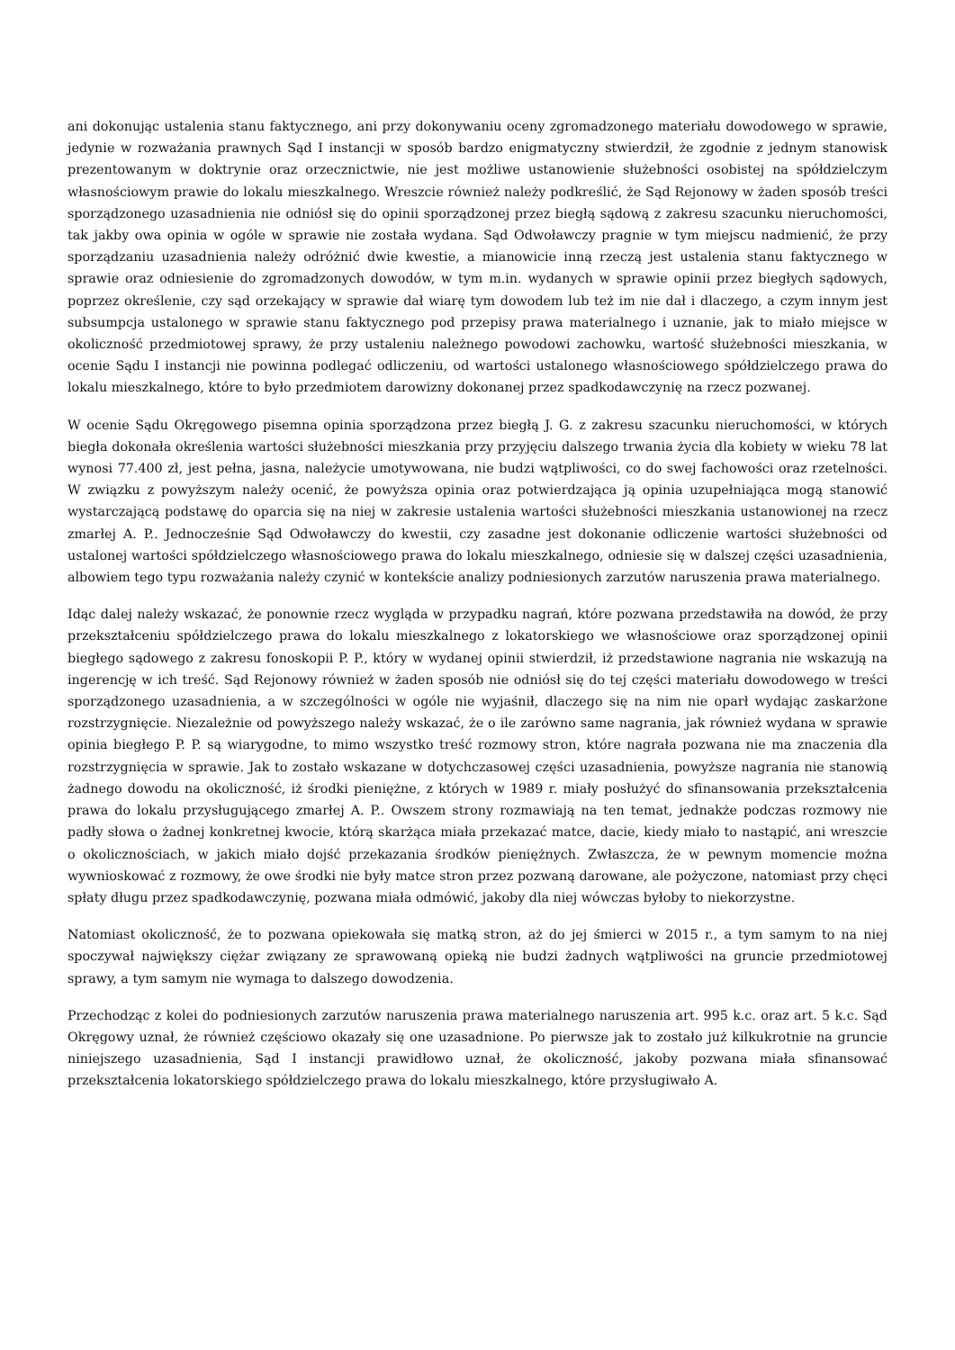ani dokonując ustalenia stanu faktycznego, ani przy dokonywaniu oceny zgromadzonego materiału dowodowego w sprawie, jedynie w rozważania prawnych Sąd I instancji w sposób bardzo enigmatyczny stwierdził, że zgodnie z jednym stanowisk prezentowanym w doktrynie oraz orzecznictwie, nie jest możliwe ustanowienie służebności osobistej na spółdzielczym własnościowym prawie do lokalu mieszkalnego. Wreszcie również należy podkreślić, że Sąd Rejonowy w żaden sposób treści sporządzonego uzasadnienia nie odniósł się do opinii sporządzonej przez biegłą sądową z zakresu szacunku nieruchomości, tak jakby owa opinia w ogóle w sprawie nie została wydana. Sąd Odwoławczy pragnie w tym miejscu nadmienić, że przy sporządzaniu uzasadnienia należy odróżnić dwie kwestie, a mianowicie inną rzeczą jest ustalenia stanu faktycznego w sprawie oraz odniesienie do zgromadzonych dowodów, w tym m.in. wydanych w sprawie opinii przez biegłych sądowych, poprzez określenie, czy sąd orzekający w sprawie dał wiarę tym dowodem lub też im nie dał i dlaczego, a czym innym jest subsumpcja ustalonego w sprawie stanu faktycznego pod przepisy prawa materialnego i uznanie, jak to miało miejsce w okoliczność przedmiotowej sprawy, że przy ustaleniu należnego powodowi zachowku, wartość służebności mieszkania, w ocenie Sądu I instancji nie powinna podlegać odliczeniu, od wartości ustalonego własnościowego spółdzielczego prawa do lokalu mieszkalnego, które to było przedmiotem darowizny dokonanej przez spadkodawczynię na rzecz pozwanej.
W ocenie Sądu Okręgowego pisemna opinia sporządzona przez biegłą J. G. z zakresu szacunku nieruchomości, w których biegła dokonała określenia wartości służebności mieszkania przy przyjęciu dalszego trwania życia dla kobiety w wieku 78 lat wynosi 77.400 zł, jest pełna, jasna, należycie umotywowana, nie budzi wątpliwości, co do swej fachowości oraz rzetelności. W związku z powyższym należy ocenić, że powyższa opinia oraz potwierdzająca ją opinia uzupełniająca mogą stanowić wystarczającą podstawę do oparcia się na niej w zakresie ustalenia wartości służebności mieszkania ustanowionej na rzecz zmarłej A. P.. Jednocześnie Sąd Odwoławczy do kwestii, czy zasadne jest dokonanie odliczenie wartości służebności od ustalonej wartości spółdzielczego własnościowego prawa do lokalu mieszkalnego, odniesie się w dalszej części uzasadnienia, albowiem tego typu rozważania należy czynić w kontekście analizy podniesionych zarzutów naruszenia prawa materialnego.
Idąc dalej należy wskazać, że ponownie rzecz wygląda w przypadku nagrań, które pozwana przedstawiła na dowód, że przy przekształceniu spółdzielczego prawa do lokalu mieszkalnego z lokatorskiego we własnościowe oraz sporządzonej opinii biegłego sądowego z zakresu fonoskopii P. P., który w wydanej opinii stwierdził, iż przedstawione nagrania nie wskazują na ingerencję w ich treść. Sąd Rejonowy również w żaden sposób nie odniósł się do tej części materiału dowodowego w treści sporządzonego uzasadnienia, a w szczególności w ogóle nie wyjaśnił, dlaczego się na nim nie oparł wydając zaskarżone rozstrzygnięcie. Niezależnie od powyższego należy wskazać, że o ile zarówno same nagrania, jak również wydana w sprawie opinia biegłego P. P. są wiarygodne, to mimo wszystko treść rozmowy stron, które nagrała pozwana nie ma znaczenia dla rozstrzygnięcia w sprawie. Jak to zostało wskazane w dotychczasowej części uzasadnienia, powyższe nagrania nie stanowią żadnego dowodu na okoliczność, iż środki pieniężne, z których w 1989 r. miały posłużyć do sfinansowania przekształcenia prawa do lokalu przysługującego zmarłej A. P.. Owszem strony rozmawiają na ten temat, jednakże podczas rozmowy nie padły słowa o żadnej konkretnej kwocie, którą skarżąca miała przekazać matce, dacie, kiedy miało to nastąpić, ani wreszcie o okolicznościach, w jakich miało dojść przekazania środków pieniężnych. Zwłaszcza, że w pewnym momencie można wywnioskować z rozmowy, że owe środki nie były matce stron przez pozwaną darowane, ale pożyczone, natomiast przy chęci spłaty długu przez spadkodawczynię, pozwana miała odmówić, jakoby dla niej wówczas byłoby to niekorzystne.
Natomiast okoliczność, że to pozwana opiekowała się matką stron, aż do jej śmierci w 2015 r., a tym samym to na niej spoczywał największy ciężar związany ze sprawowaną opieką nie budzi żadnych wątpliwości na gruncie przedmiotowej sprawy, a tym samym nie wymaga to dalszego dowodzenia.
Przechodząc z kolei do podniesionych zarzutów naruszenia prawa materialnego naruszenia art. 995 k.c. oraz art. 5 k.c. Sąd Okręgowy uznał, że również częściowo okazały się one uzasadnione. Po pierwsze jak to zostało już kilkukrotnie na gruncie niniejszego uzasadnienia, Sąd I instancji prawidłowo uznał, że okoliczność, jakoby pozwana miała sfinansować przekształcenia lokatorskiego spółdzielczego prawa do lokalu mieszkalnego, które przysługiwało A.